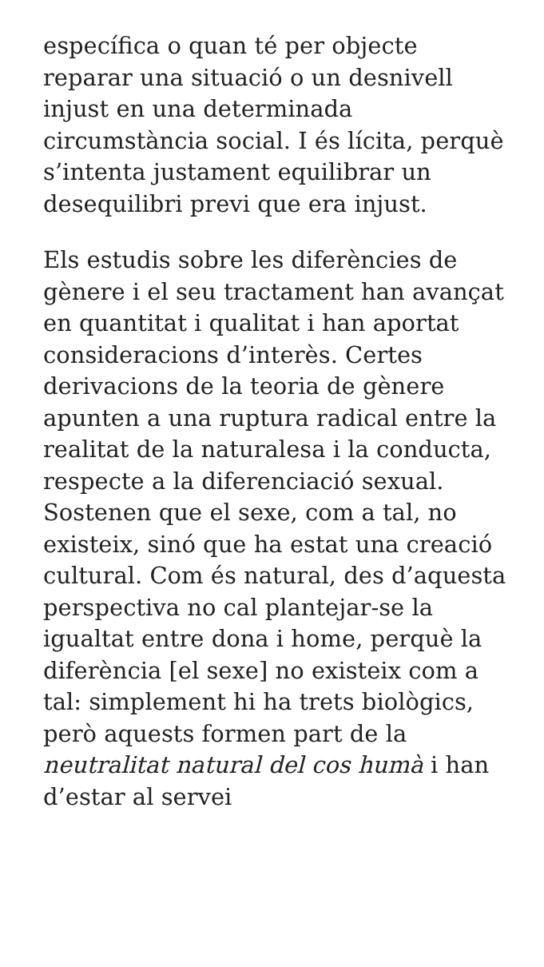específica o quan té per objecte reparar una situació o un desnivell injust en una determinada circumstància social. I és lícita, perquè s’intenta justament equilibrar un desequilibri previ que era injust.
Els estudis sobre les diferències de gènere i el seu tractament han avançat en quantitat i qualitat i han aportat consideracions d’interès. Certes derivacions de la teoria de gènere apunten a una ruptura radical entre la realitat de la naturalesa i la conducta, respecte a la diferenciació sexual. Sostenen que el sexe, com a tal, no existeix, sinó que ha estat una creació cultural. Com és natural, des d’aquesta perspectiva no cal plantejar-se la igualtat entre dona i home, perquè la diferència [el sexe] no existeix com a tal: simplement hi ha trets biològics, però aquests formen part de la neutralitat natural del cos humà i han d’estar al servei